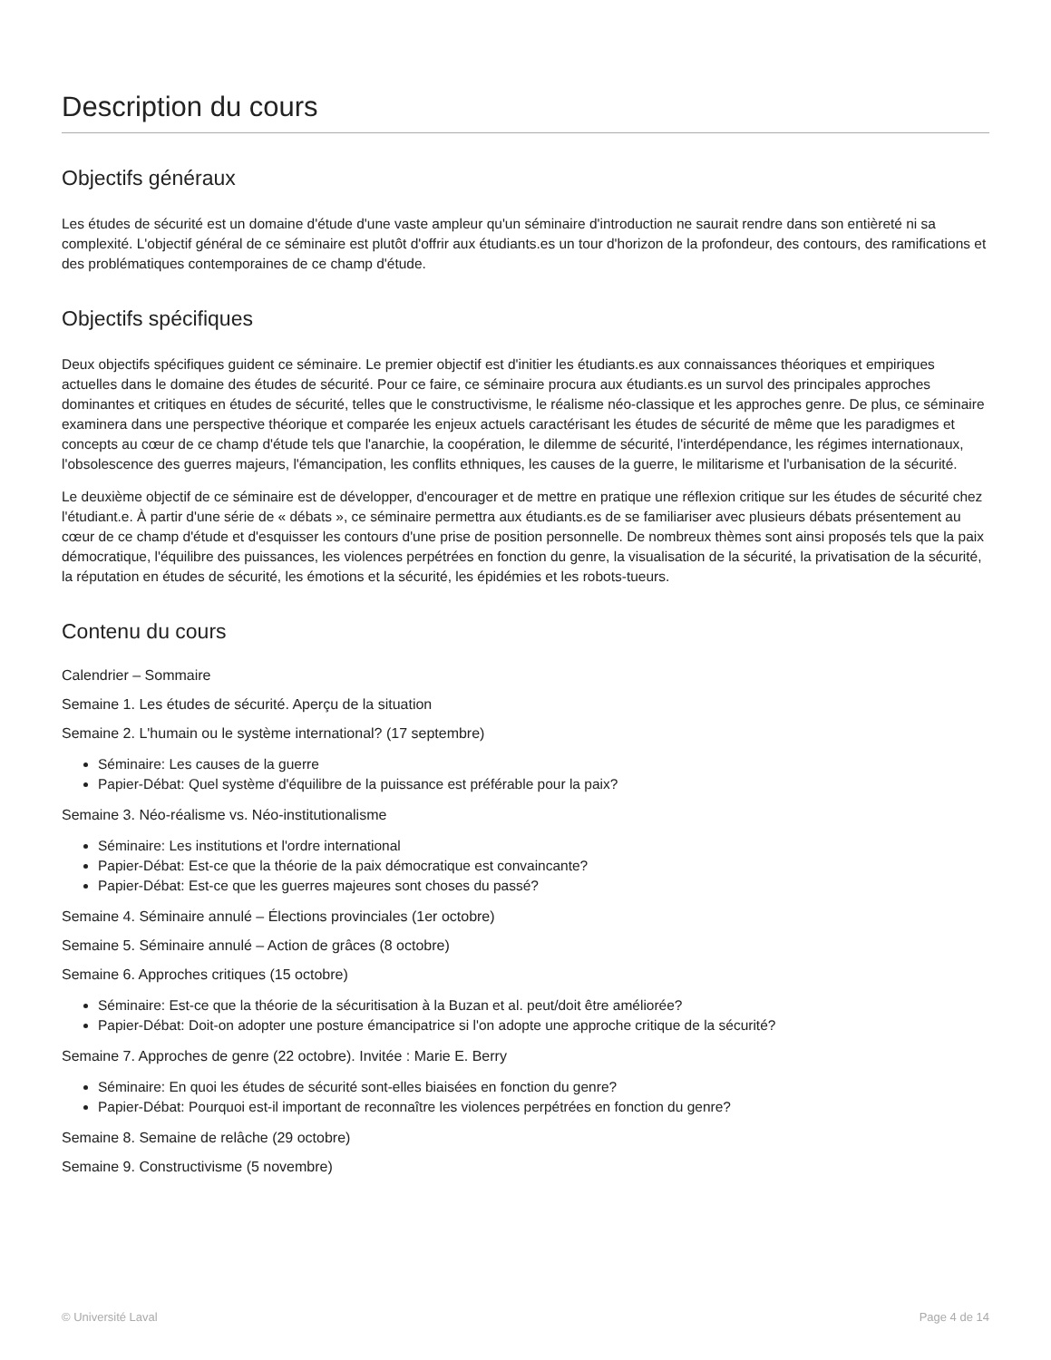Description du cours
Objectifs généraux
Les études de sécurité est un domaine d'étude d'une vaste ampleur qu'un séminaire d'introduction ne saurait rendre dans son entièreté ni sa complexité. L'objectif général de ce séminaire est plutôt d'offrir aux étudiants.es un tour d'horizon de la profondeur, des contours, des ramifications et des problématiques contemporaines de ce champ d'étude.
Objectifs spécifiques
Deux objectifs spécifiques guident ce séminaire. Le premier objectif est d'initier les étudiants.es aux connaissances théoriques et empiriques actuelles dans le domaine des études de sécurité. Pour ce faire, ce séminaire procura aux étudiants.es un survol des principales approches dominantes et critiques en études de sécurité, telles que le constructivisme, le réalisme néo-classique et les approches genre. De plus, ce séminaire examinera dans une perspective théorique et comparée les enjeux actuels caractérisant les études de sécurité de même que les paradigmes et concepts au cœur de ce champ d'étude tels que l'anarchie, la coopération, le dilemme de sécurité, l'interdépendance, les régimes internationaux, l'obsolescence des guerres majeurs, l'émancipation, les conflits ethniques, les causes de la guerre, le militarisme et l'urbanisation de la sécurité.
Le deuxième objectif de ce séminaire est de développer, d'encourager et de mettre en pratique une réflexion critique sur les études de sécurité chez l'étudiant.e. À partir d'une série de « débats », ce séminaire permettra aux étudiants.es de se familiariser avec plusieurs débats présentement au cœur de ce champ d'étude et d'esquisser les contours d'une prise de position personnelle. De nombreux thèmes sont ainsi proposés tels que la paix démocratique, l'équilibre des puissances, les violences perpétrées en fonction du genre, la visualisation de la sécurité, la privatisation de la sécurité, la réputation en études de sécurité, les émotions et la sécurité, les épidémies et les robots-tueurs.
Contenu du cours
Calendrier – Sommaire
Semaine 1. Les études de sécurité. Aperçu de la situation
Semaine 2. L'humain ou le système international? (17 septembre)
Séminaire: Les causes de la guerre
Papier-Débat: Quel système d'équilibre de la puissance est préférable pour la paix?
Semaine 3. Néo-réalisme vs. Néo-institutionalisme
Séminaire: Les institutions et l'ordre international
Papier-Débat: Est-ce que la théorie de la paix démocratique est convaincante?
Papier-Débat: Est-ce que les guerres majeures sont choses du passé?
Semaine 4. Séminaire annulé – Élections provinciales (1er octobre)
Semaine 5. Séminaire annulé – Action de grâces (8 octobre)
Semaine 6. Approches critiques (15 octobre)
Séminaire: Est-ce que la théorie de la sécuritisation à la Buzan et al. peut/doit être améliorée?
Papier-Débat: Doit-on adopter une posture émancipatrice si l'on adopte une approche critique de la sécurité?
Semaine 7. Approches de genre (22 octobre). Invitée : Marie E. Berry
Séminaire: En quoi les études de sécurité sont-elles biaisées en fonction du genre?
Papier-Débat: Pourquoi est-il important de reconnaître les violences perpétrées en fonction du genre?
Semaine 8. Semaine de relâche (29 octobre)
Semaine 9. Constructivisme (5 novembre)
© Université Laval Page 4 de 14